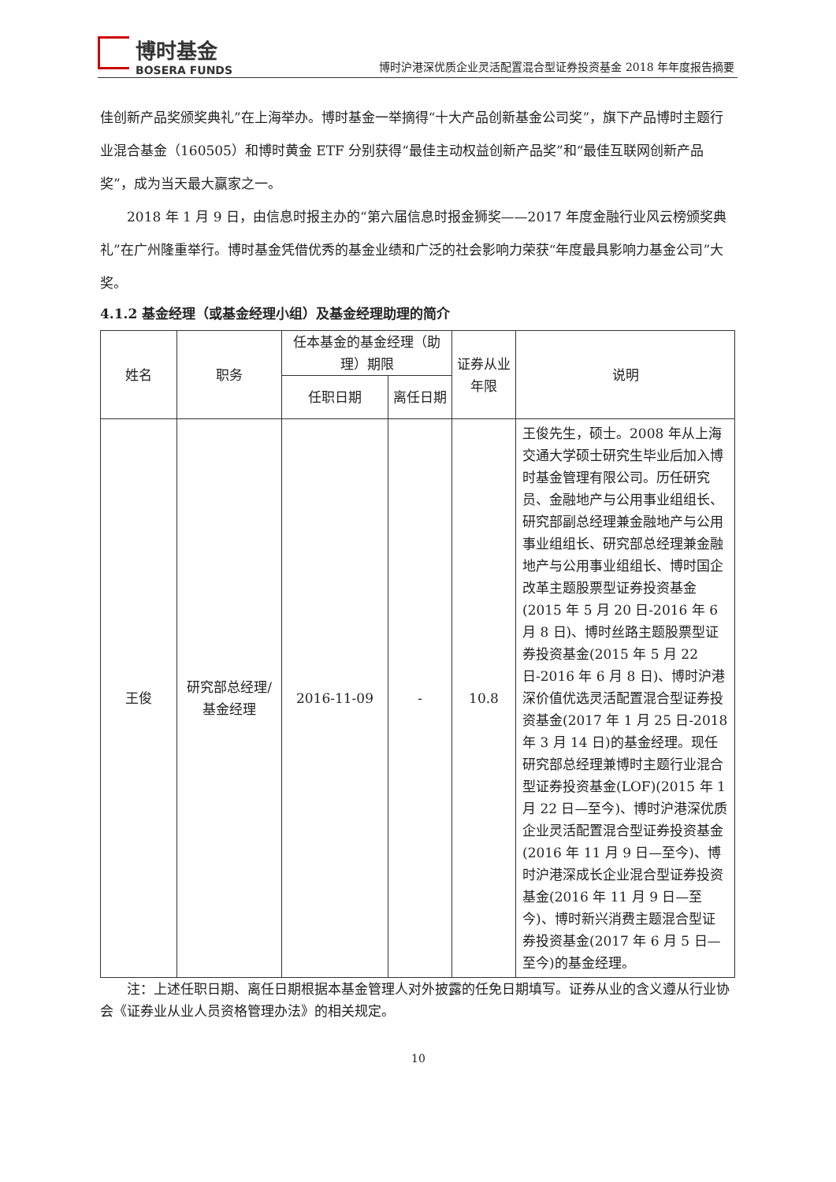博时基金
BOSERA FUNDS
博时沪港深优质企业灵活配置混合型证券投资基金 2018 年年度报告摘要
佳创新产品奖颁奖典礼”在上海举办。博时基金一举摘得“十大产品创新基金公司奖”，旗下产品博时主题行业混合基金（160505）和博时黄金 ETF 分别获得“最佳主动权益创新产品奖”和“最佳互联网创新产品奖”，成为当天最大赢家之一。
2018 年 1 月 9 日，由信息时报主办的“第六届信息时报金狮奖——2017 年度金融行业风云榜颁奖典礼”在广州隆重举行。博时基金凭借优秀的基金业绩和广泛的社会影响力荣获“年度最具影响力基金公司”大奖。
4.1.2 基金经理（或基金经理小组）及基金经理助理的简介
| 姓名 | 职务 | 任本基金的基金经理（助理）期限 | | 证券从业年限 | 说明 |
| --- | --- | --- | --- | --- | --- |
| | | 任职日期 | 离任日期 | | |
| 王俊 | 研究部总经理/基金经理 | 2016-11-09 | - | 10.8 | 王俊先生，硕士。2008 年从上海交通大学硕士研究生毕业后加入博时基金管理有限公司。历任研究员、金融地产与公用事业组组长、研究部副总经理兼金融地产与公用事业组组长、研究部总经理兼金融地产与公用事业组组长、博时国企改革主题股票型证券投资基金(2015 年 5 月 20 日-2016 年 6 月 8 日)、博时丝路主题股票型证券投资基金(2015 年 5 月 22 日-2016 年 6 月 8 日)、博时沪港深价值优选灵活配置混合型证券投资基金(2017 年 1 月 25 日-2018 年 3 月 14 日)的基金经理。现任研究部总经理兼博时主题行业混合型证券投资基金(LOF)(2015 年 1 月 22 日—至今)、博时沪港深优质企业灵活配置混合型证券投资基金(2016 年 11 月 9 日—至今)、博时沪港深成长企业混合型证券投资基金(2016 年 11 月 9 日—至今)、博时新兴消费主题混合型证券投资基金(2017 年 6 月 5 日—至今)的基金经理。 |
注：上述任职日期、离任日期根据本基金管理人对外披露的任免日期填写。证券从业的含义遵从行业协会《证券业从业人员资格管理办法》的相关规定。
10